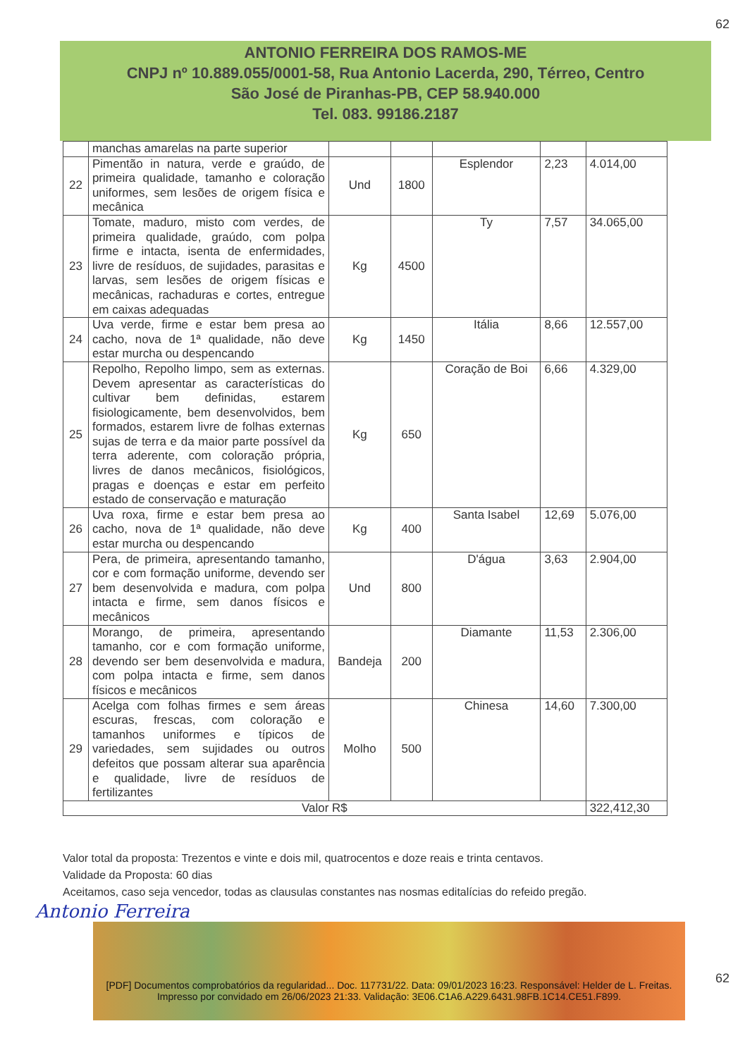62
ANTONIO FERREIRA DOS RAMOS-ME
CNPJ nº 10.889.055/0001-58, Rua Antonio Lacerda, 290, Térreo, Centro
São José de Piranhas-PB, CEP 58.940.000
Tel. 083. 99186.2187
| | manchas amarelas na parte superior | | | | | |
| 22 | Pimentão in natura, verde e graúdo, de primeira qualidade, tamanho e coloração uniformes, sem lesões de origem física e mecânica | Und | 1800 | Esplendor | 2,23 | 4.014,00 |
| 23 | Tomate, maduro, misto com verdes, de primeira qualidade, graúdo, com polpa firme e intacta, isenta de enfermidades, livre de resíduos, de sujidades, parasitas e larvas, sem lesões de origem físicas e mecânicas, rachaduras e cortes, entregue em caixas adequadas | Kg | 4500 | Ty | 7,57 | 34.065,00 |
| 24 | Uva verde, firme e estar bem presa ao cacho, nova de 1ª qualidade, não deve estar murcha ou despencando | Kg | 1450 | Itália | 8,66 | 12.557,00 |
| 25 | Repolho, Repolho limpo, sem as externas. Devem apresentar as características do cultivar bem definidas, estarem fisiologicamente, bem desenvolvidos, bem formados, estarem livre de folhas externas sujas de terra e da maior parte possível da terra aderente, com coloração própria, livres de danos mecânicos, fisiológicos, pragas e doenças e estar em perfeito estado de conservação e maturação | Kg | 650 | Coração de Boi | 6,66 | 4.329,00 |
| 26 | Uva roxa, firme e estar bem presa ao cacho, nova de 1ª qualidade, não deve estar murcha ou despencando | Kg | 400 | Santa Isabel | 12,69 | 5.076,00 |
| 27 | Pera, de primeira, apresentando tamanho, cor e com formação uniforme, devendo ser bem desenvolvida e madura, com polpa intacta e firme, sem danos físicos e mecânicos | Und | 800 | D'água | 3,63 | 2.904,00 |
| 28 | Morango, de primeira, apresentando tamanho, cor e com formação uniforme, devendo ser bem desenvolvida e madura, com polpa intacta e firme, sem danos físicos e mecânicos | Bandeja | 200 | Diamante | 11,53 | 2.306,00 |
| 29 | Acelga com folhas firmes e sem áreas escuras, frescas, com coloração e tamanhos uniformes e típicos de variedades, sem sujidades ou outros defeitos que possam alterar sua aparência e qualidade, livre de resíduos de fertilizantes | Molho | 500 | Chinesa | 14,60 | 7.300,00 |
| Valor R$ | | | | | | 322,412,30 |
Valor total da proposta: Trezentos e vinte e dois mil, quatrocentos e doze reais e trinta centavos.
Validade da Proposta: 60 dias
Aceitamos, caso seja vencedor, todas as clausulas constantes nas nosmas editalícias do refeido pregão.
Antonio Ferreira
[PDF] Documentos comprobatórios da regularidad... Doc. 117731/22. Data: 09/01/2023 16:23. Responsável: Helder de L. Freitas.
Impresso por convidado em 26/06/2023 21:33. Validação: 3E06.C1A6.A229.6431.98FB.1C14.CE51.F899.
62